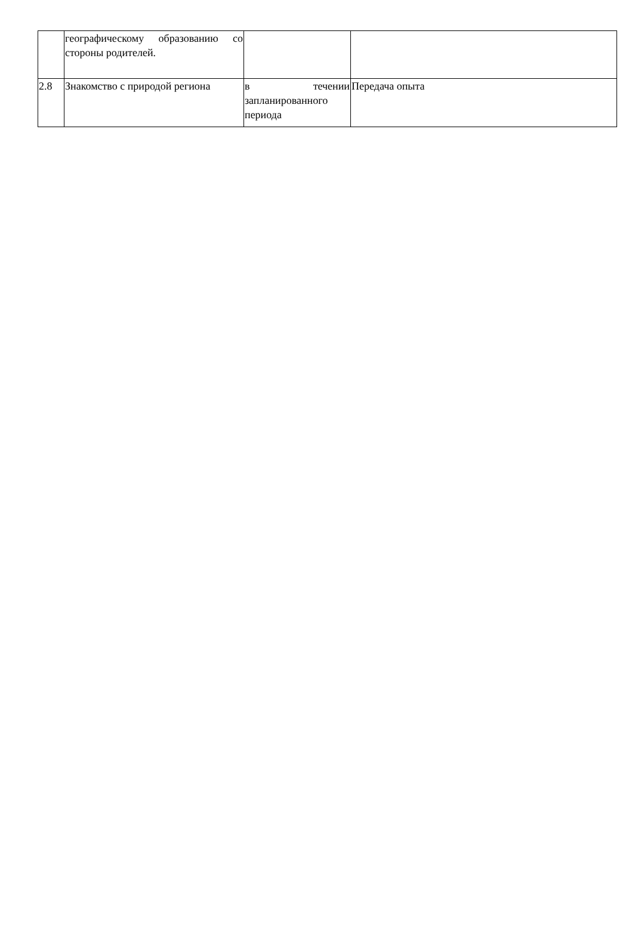| | географическому образованию со стороны родителей. | | |
| 2.8 | Знакомство с природой региона | в течении запланированного периода | Передача опыта |